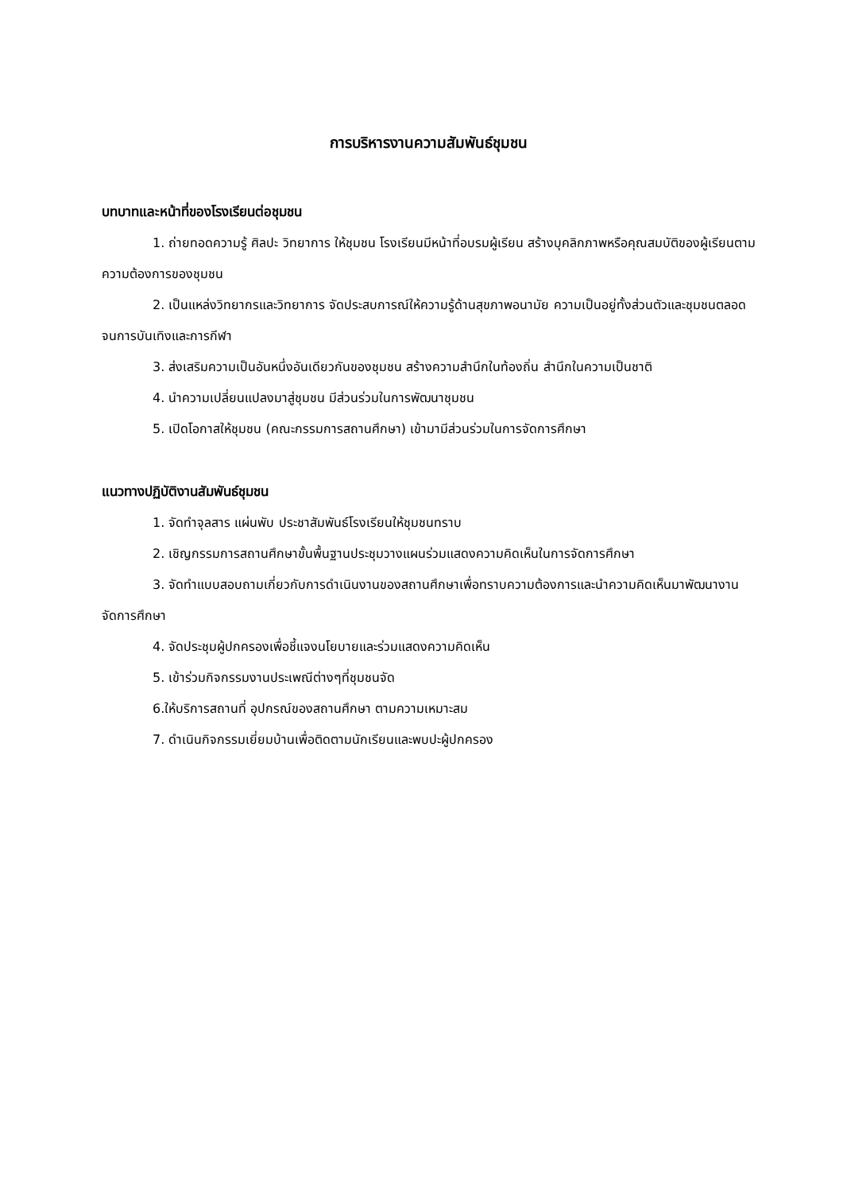การบริหารงานความสัมพันธ์ชุมชน
บทบาทและหน้าที่ของโรงเรียนต่อชุมชน
1. ถ่ายทอดความรู้ ศิลปะ วิทยาการ ให้ชุมชน โรงเรียนมีหน้าที่อบรมผู้เรียน สร้างบุคลิกภาพหรือคุณสมบัติของผู้เรียนตามความต้องการของชุมชน
2. เป็นแหล่งวิทยากรและวิทยาการ จัดประสบการณ์ให้ความรู้ด้านสุขภาพอนามัย ความเป็นอยู่ทั้งส่วนตัวและชุมชนตลอดจนการบันเทิงและการกีฬา
3. ส่งเสริมความเป็นอันหนึ่งอันเดียวกันของชุมชน สร้างความสำนึกในท้องถิ่น สำนึกในความเป็นชาติ
4. นำความเปลี่ยนแปลงมาสู่ชุมชน มีส่วนร่วมในการพัฒนาชุมชน
5. เปิดโอกาสให้ชุมชน (คณะกรรมการสถานศึกษา) เข้ามามีส่วนร่วมในการจัดการศึกษา
แนวทางปฏิบัติงานสัมพันธ์ชุมชน
1. จัดทำจุลสาร แผ่นพับ ประชาสัมพันธ์โรงเรียนให้ชุมชนทราบ
2. เชิญกรรมการสถานศึกษาขั้นพื้นฐานประชุมวางแผนร่วมแสดงความคิดเห็นในการจัดการศึกษา
3. จัดทำแบบสอบถามเกี่ยวกับการดำเนินงานของสถานศึกษาเพื่อทราบความต้องการและนำความคิดเห็นมาพัฒนางานจัดการศึกษา
4. จัดประชุมผู้ปกครองเพื่อชี้แจงนโยบายและร่วมแสดงความคิดเห็น
5. เข้าร่วมกิจกรรมงานประเพณีต่างๆที่ชุมชนจัด
6.ให้บริการสถานที่ อุปกรณ์ของสถานศึกษา ตามความเหมาะสม
7. ดำเนินกิจกรรมเยี่ยมบ้านเพื่อติดตามนักเรียนและพบปะผู้ปกครอง